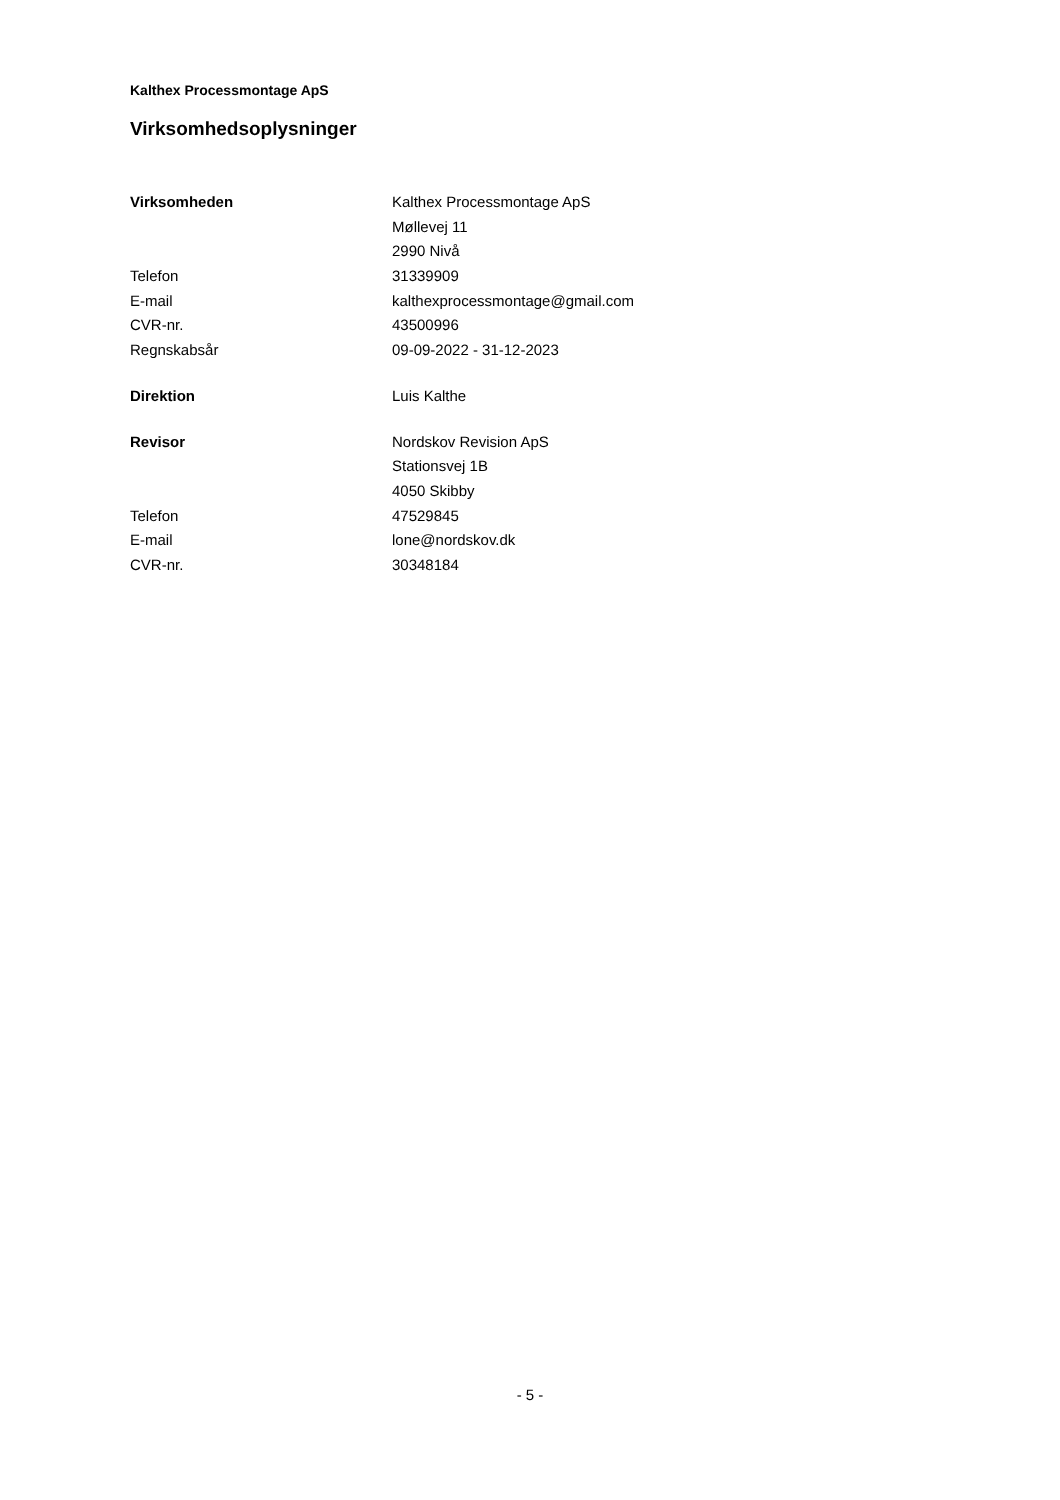Kalthex Processmontage ApS
Virksomhedsoplysninger
| Virksomheden | Kalthex Processmontage ApS |
| | Møllevej 11 |
| | 2990 Nivå |
| Telefon | 31339909 |
| E-mail | kalthexprocessmontage@gmail.com |
| CVR-nr. | 43500996 |
| Regnskabsår | 09-09-2022 - 31-12-2023 |
| Direktion | Luis Kalthe |
| Revisor | Nordskov Revision ApS |
| | Stationsvej 1B |
| | 4050 Skibby |
| Telefon | 47529845 |
| E-mail | lone@nordskov.dk |
| CVR-nr. | 30348184 |
- 5 -